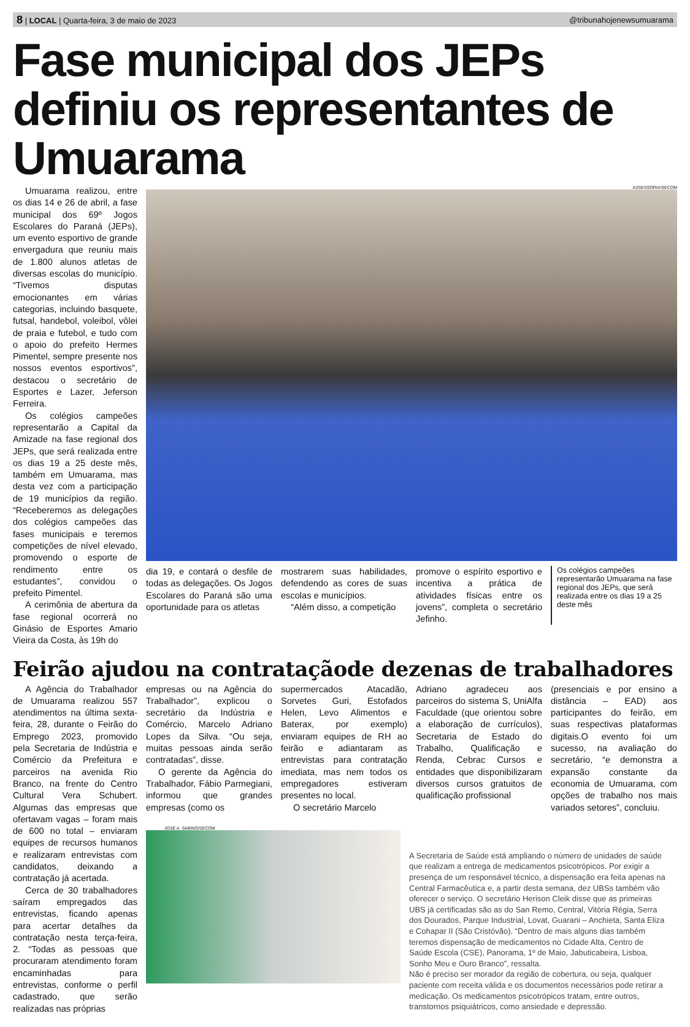8 | LOCAL | Quarta-feira, 3 de maio de 2023 @tribunahojenewsumuarama
Fase municipal dos JEPs definiu os representantes de Umuarama
Umuarama realizou, entre os dias 14 e 26 de abril, a fase municipal dos 69º Jogos Escolares do Paraná (JEPs), um evento esportivo de grande envergadura que reuniu mais de 1.800 alunos atletas de diversas escolas do município. “Tivemos disputas emocionantes em várias categorias, incluindo basquete, futsal, handebol, voleibol, vôlei de praia e futebol, e tudo com o apoio do prefeito Hermes Pimentel, sempre presente nos nossos eventos esportivos”, destacou o secretário de Esportes e Lazer, Jeferson Ferreira.
Os colégios campeões representarão a Capital da Amizade na fase regional dos JEPs, que será realizada entre os dias 19 a 25 deste mês, também em Umuarama, mas desta vez com a participação de 19 municípios da região. “Receberemos as delegações dos colégios campeões das fases municipais e teremos competições de nível elevado, promovendo o esporte de rendimento entre os estudantes”, convidou o prefeito Pimentel.
A cerimônia de abertura da fase regional ocorrerá no Ginásio de Esportes Amario Vieira da Costa, às 19h do
ASSESSORIA/SECOM
dia 19, e contará o desfile de todas as delegações. Os Jogos Escolares do Paraná são uma oportunidade para os atletas
mostrarem suas habilidades, defendendo as cores de suas escolas e municípios.
“Além disso, a competição
promove o espírito esportivo e incentiva a prática de atividades físicas entre os jovens”, completa o secretário Jefinho.
Os colégios campeões representarão Umuarama na fase regional dos JEPs, que será realizada entre os dias 19 a 25 deste mês
Feirão ajudou na contrataçãode dezenas de trabalhadores
A Agência do Trabalhador de Umuarama realizou 557 atendimentos na última sexta-feira, 28, durante o Feirão do Emprego 2023, promovido pela Secretaria de Indústria e Comércio da Prefeitura e parceiros na avenida Rio Branco, na frente do Centro Cultural Vera Schubert. Algumas das empresas que ofertavam vagas – foram mais de 600 no total – enviaram equipes de recursos humanos e realizaram entrevistas com candidatos, deixando a contratação já acertada.
Cerca de 30 trabalhadores saíram empregados das entrevistas, ficando apenas para acertar detalhes da contratação nesta terça-feira, 2. “Todas as pessoas que procuraram atendimento foram encaminhadas para entrevistas, conforme o perfil cadastrado, que serão realizadas nas próprias
empresas ou na Agência do Trabalhador”, explicou o secretário da Indústria e Comércio, Marcelo Adriano Lopes da Silva. “Ou seja, muitas pessoas ainda serão contratadas”, disse.
O gerente da Agência do Trabalhador, Fábio Parmegiani, informou que grandes empresas (como os
supermercados Atacadão, Sorvetes Guri, Estofados Helen, Levo Alimentos e Baterax, por exemplo) enviaram equipes de RH ao feirão e adiantaram as entrevistas para contratação imediata, mas nem todos os empregadores estiveram presentes no local.
O secretário Marcelo
Adriano agradeceu aos parceiros do sistema S, UniAlfa Faculdade (que orientou sobre a elaboração de currículos), Secretaria de Estado do Trabalho, Qualificação e Renda, Cebrac Cursos e entidades que disponibilizaram diversos cursos gratuitos de qualificação profissional
(presenciais e por ensino a distância – EAD) aos participantes do feirão, em suas respectivas plataformas digitais.O evento foi um sucesso, na avaliação do secretário, “e demonstra a expansão constante da economia de Umuarama, com opções de trabalho nos mais variados setores”, concluiu.
JOSÉ A. SABINO/SECOM
A Secretaria de Saúde está ampliando o número de unidades de saúde que realizam a entrega de medicamentos psicotrópicos. Por exigir a presença de um responsável técnico, a dispensação era feita apenas na Central Farmacêutica e, a partir desta semana, dez UBSs também vão oferecer o serviço. O secretário Herison Cleik disse que as primeiras UBS já certificadas são as do San Remo, Central, Vitória Régia, Serra dos Dourados, Parque Industrial, Lovat, Guarani – Anchieta, Santa Eliza e Cohapar II (São Cristóvão). “Dentro de mais alguns dias também teremos dispensação de medicamentos no Cidade Alta, Centro de Saúde Escola (CSE), Panorama, 1º de Maio, Jabuticabeira, Lisboa, Sonho Meu e Ouro Branco”, ressalta.
Não é preciso ser morador da região de cobertura, ou seja, qualquer paciente com receita válida e os documentos necessários pode retirar a medicação. Os medicamentos psicotrópicos tratam, entre outros, transtornos psiquiátricos, como ansiedade e depressão.